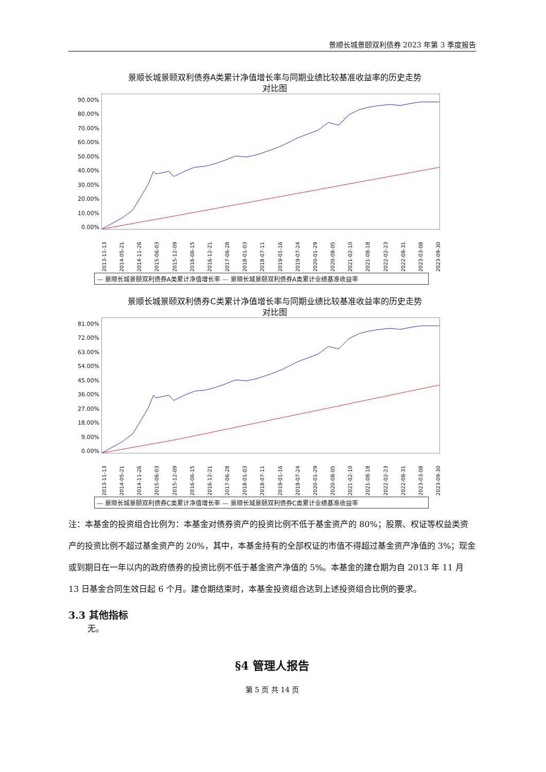景顺长城景颐双利债券 2023 年第 3 季度报告
景顺长城景颐双利债券A类累计净值增长率与同期业绩比较基准收益率的历史走势
对比图
90.00%
80.00%
70.00%
60.00%
50.00%
40.00%
30.00%
20.00%
10.00%
0.00%
2013-11-13 2014-05-21 2014-11-26 2015-06-03 2015-12-09 2016-06-15 2016-12-21 2017-06-28 2018-01-03 2018-07-11 2019-01-16 2019-07-24 2020-01-29 2020-08-05 2021-02-10 2021-08-18 2022-02-23 2022-08-31 2023-03-08 2023-09-30
— 景顺长城景颐双利债券A类累计净值增长率 — 景顺长城景颐双利债券A类累计业绩基准收益率
景顺长城景颐双利债券C类累计净值增长率与同期业绩比较基准收益率的历史走势
对比图
81.00%
72.00%
63.00%
54.00%
45.00%
36.00%
27.00%
18.00%
9.00%
0.00%
2013-11-13 2014-05-21 2014-11-26 2015-06-03 2015-12-09 2016-06-15 2016-12-21 2017-06-28 2018-01-03 2018-07-11 2019-01-16 2019-07-24 2020-01-29 2020-08-05 2021-02-10 2021-08-18 2022-02-23 2022-08-31 2023-03-08 2023-09-30
— 景顺长城景颐双利债券C类累计净值增长率 — 景顺长城景颐双利债券C类累计业绩基准收益率
注：本基金的投资组合比例为：本基金对债券资产的投资比例不低于基金资产的 80%；股票、权证等权益类资产的投资比例不超过基金资产的 20%，其中，本基金持有的全部权证的市值不得超过基金资产净值的 3%；现金或到期日在一年以内的政府债券的投资比例不低于基金资产净值的 5%。本基金的建仓期为自 2013 年 11 月 13 日基金合同生效日起 6 个月。建仓期结束时，本基金投资组合达到上述投资组合比例的要求。
3.3 其他指标
无。
§4 管理人报告
第 5 页 共 14 页